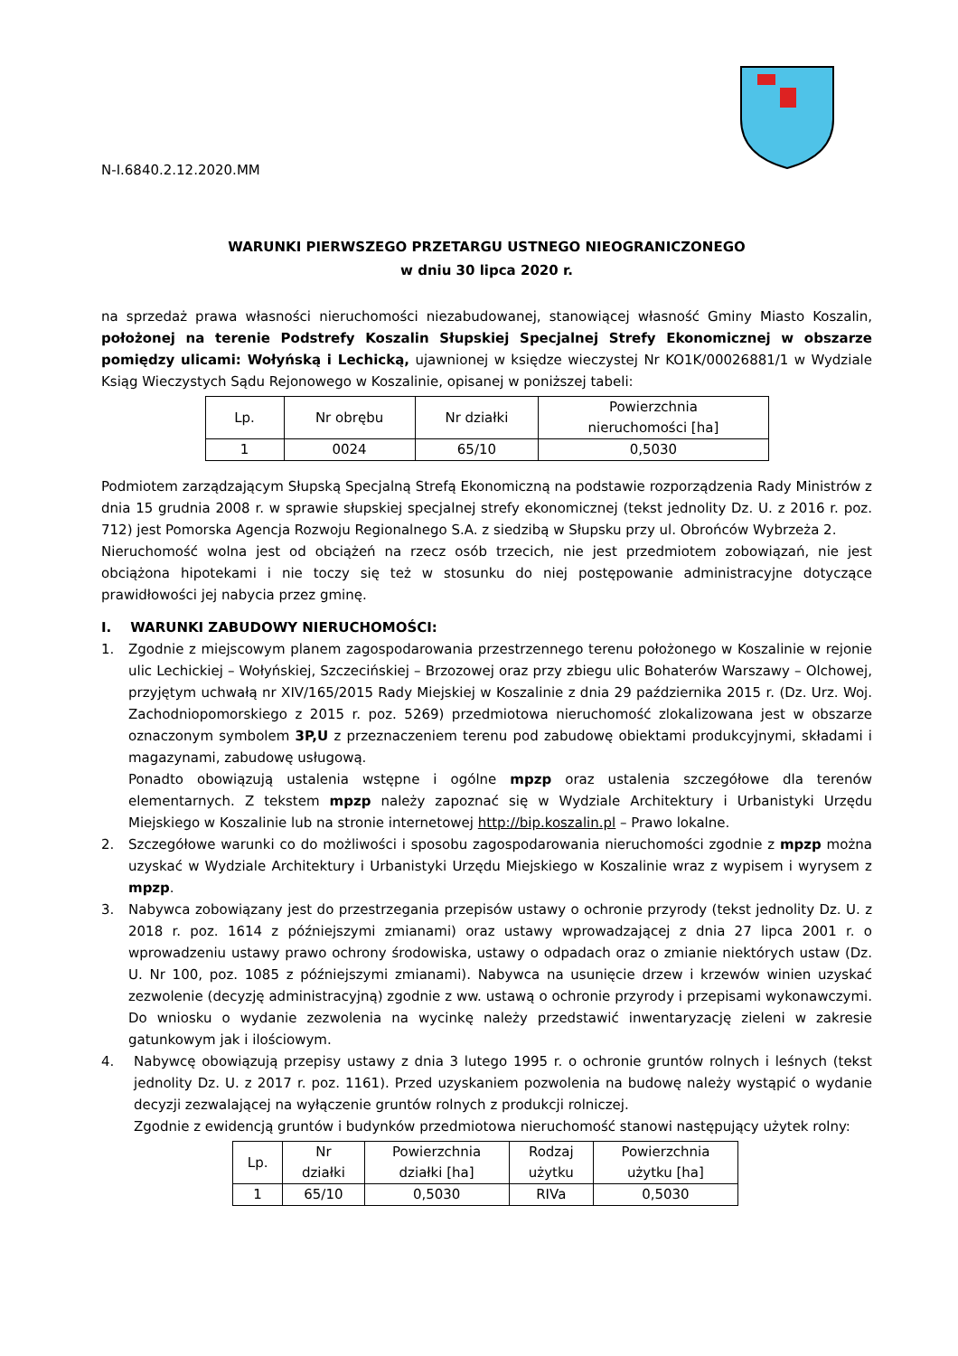N-I.6840.2.12.2020.MM
WARUNKI PIERWSZEGO PRZETARGU USTNEGO NIEOGRANICZONEGO
w dniu 30 lipca 2020 r.
na sprzedaż prawa własności nieruchomości niezabudowanej, stanowiącej własność Gminy Miasto Koszalin, położonej na terenie Podstrefy Koszalin Słupskiej Specjalnej Strefy Ekonomicznej w obszarze pomiędzy ulicami: Wołyńską i Lechicką, ujawnionej w księdze wieczystej Nr KO1K/00026881/1 w Wydziale Ksiąg Wieczystych Sądu Rejonowego w Koszalinie, opisanej w poniższej tabeli:
| Lp. | Nr obrębu | Nr działki | Powierzchnia nieruchomości [ha] |
| --- | --- | --- | --- |
| 1 | 0024 | 65/10 | 0,5030 |
Podmiotem zarządzającym Słupską Specjalną Strefą Ekonomiczną na podstawie rozporządzenia Rady Ministrów z dnia 15 grudnia 2008 r. w sprawie słupskiej specjalnej strefy ekonomicznej (tekst jednolity Dz. U. z 2016 r. poz. 712) jest Pomorska Agencja Rozwoju Regionalnego S.A. z siedzibą w Słupsku przy ul. Obrońców Wybrzeża 2.
Nieruchomość wolna jest od obciążeń na rzecz osób trzecich, nie jest przedmiotem zobowiązań, nie jest obciążona hipotekami i nie toczy się też w stosunku do niej postępowanie administracyjne dotyczące prawidłowości jej nabycia przez gminę.
I. WARUNKI ZABUDOWY NIERUCHOMOŚCI:
1. Zgodnie z miejscowym planem zagospodarowania przestrzennego terenu położonego w Koszalinie w rejonie ulic Lechickiej – Wołyńskiej, Szczecińskiej – Brzozowej oraz przy zbiegu ulic Bohaterów Warszawy – Olchowej, przyjętym uchwałą nr XIV/165/2015 Rady Miejskiej w Koszalinie z dnia 29 października 2015 r. (Dz. Urz. Woj. Zachodniopomorskiego z 2015 r. poz. 5269) przedmiotowa nieruchomość zlokalizowana jest w obszarze oznaczonym symbolem 3P,U z przeznaczeniem terenu pod zabudowę obiektami produkcyjnymi, składami i magazynami, zabudowę usługową.
Ponadto obowiązują ustalenia wstępne i ogólne mpzp oraz ustalenia szczegółowe dla terenów elementarnych. Z tekstem mpzp należy zapoznać się w Wydziale Architektury i Urbanistyki Urzędu Miejskiego w Koszalinie lub na stronie internetowej http://bip.koszalin.pl – Prawo lokalne.
2. Szczegółowe warunki co do możliwości i sposobu zagospodarowania nieruchomości zgodnie z mpzp można uzyskać w Wydziale Architektury i Urbanistyki Urzędu Miejskiego w Koszalinie wraz z wypisem i wyrysem z mpzp.
3. Nabywca zobowiązany jest do przestrzegania przepisów ustawy o ochronie przyrody (tekst jednolity Dz. U. z 2018 r. poz. 1614 z późniejszymi zmianami) oraz ustawy wprowadzającej z dnia 27 lipca 2001 r. o wprowadzeniu ustawy prawo ochrony środowiska, ustawy o odpadach oraz o zmianie niektórych ustaw (Dz. U. Nr 100, poz. 1085 z późniejszymi zmianami). Nabywca na usunięcie drzew i krzewów winien uzyskać zezwolenie (decyzję administracyjną) zgodnie z ww. ustawą o ochronie przyrody i przepisami wykonawczymi. Do wniosku o wydanie zezwolenia na wycinkę należy przedstawić inwentaryzację zieleni w zakresie gatunkowym jak i ilościowym.
4. Nabywcę obowiązują przepisy ustawy z dnia 3 lutego 1995 r. o ochronie gruntów rolnych i leśnych (tekst jednolity Dz. U. z 2017 r. poz. 1161). Przed uzyskaniem pozwolenia na budowę należy wystąpić o wydanie decyzji zezwalającej na wyłączenie gruntów rolnych z produkcji rolniczej.
Zgodnie z ewidencją gruntów i budynków przedmiotowa nieruchomość stanowi następujący użytek rolny:
| Lp. | Nr działki | Powierzchnia działki [ha] | Rodzaj użytku | Powierzchnia użytku [ha] |
| --- | --- | --- | --- | --- |
| 1 | 65/10 | 0,5030 | RIVa | 0,5030 |